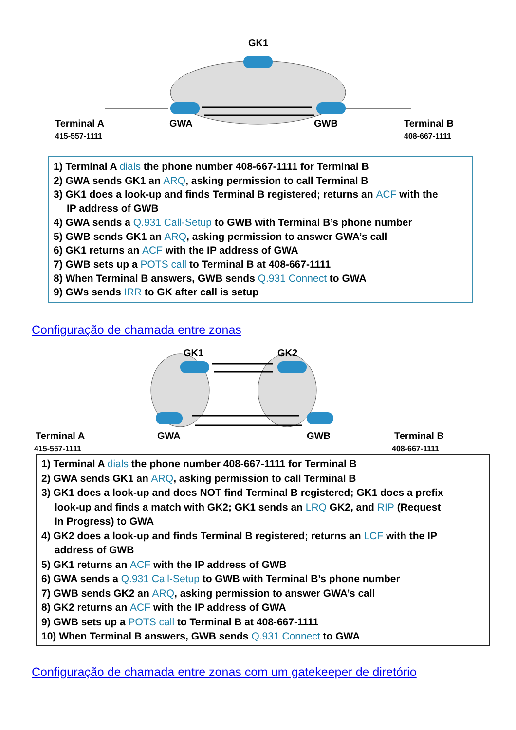GK1
Terminal A
415-557-1111
GWA
GWB
Terminal B
408-667-1111
1) Terminal A dials the phone number 408-667-1111 for Terminal B
2) GWA sends GK1 an ARQ, asking permission to call Terminal B
3) GK1 does a look-up and finds Terminal B registered; returns an ACF with the
IP address of GWB
4) GWA sends a Q.931 Call-Setup to GWB with Terminal B’s phone number
5) GWB sends GK1 an ARQ, asking permission to answer GWA’s call
6) GK1 returns an ACF with the IP address of GWA
7) GWB sets up a POTS call to Terminal B at 408-667-1111
8) When Terminal B answers, GWB sends Q.931 Connect to GWA
9) GWs sends IRR to GK after call is setup
Configuração de chamada entre zonas
GK1
GK2
Terminal A
415-557-1111
GWA
GWB
Terminal B
408-667-1111
1) Terminal A dials the phone number 408-667-1111 for Terminal B
2) GWA sends GK1 an ARQ, asking permission to call Terminal B
3) GK1 does a look-up and does NOT find Terminal B registered; GK1 does a prefix
look-up and finds a match with GK2; GK1 sends an LRQ GK2, and RIP (Request
In Progress) to GWA
4) GK2 does a look-up and finds Terminal B registered; returns an LCF with the IP
address of GWB
5) GK1 returns an ACF with the IP address of GWB
6) GWA sends a Q.931 Call-Setup to GWB with Terminal B’s phone number
7) GWB sends GK2 an ARQ, asking permission to answer GWA’s call
8) GK2 returns an ACF with the IP address of GWA
9) GWB sets up a POTS call to Terminal B at 408-667-1111
10) When Terminal B answers, GWB sends Q.931 Connect to GWA
Configuração de chamada entre zonas com um gatekeeper de diretório